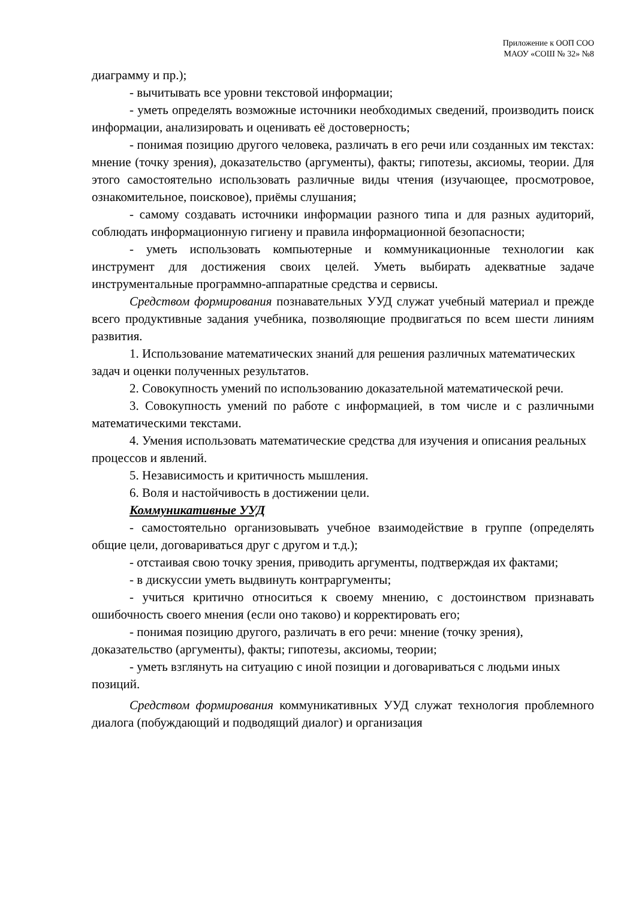Приложение к ООП СОО
МАОУ «СОШ № 32» №8
диаграмму и пр.);
- вычитывать все уровни текстовой информации;
- уметь определять возможные источники необходимых сведений, производить поиск информации, анализировать и оценивать её достоверность;
- понимая позицию другого человека, различать в его речи или созданных им текстах: мнение (точку зрения), доказательство (аргументы), факты; гипотезы, аксиомы, теории. Для этого самостоятельно использовать различные виды чтения (изучающее, просмотровое, ознакомительное, поисковое), приёмы слушания;
- самому создавать источники информации разного типа и для разных аудиторий, соблюдать информационную гигиену и правила информационной безопасности;
- уметь использовать компьютерные и коммуникационные технологии как инструмент для достижения своих целей. Уметь выбирать адекватные задаче инструментальные программно-аппаратные средства и сервисы.
Средством формирования познавательных УУД служат учебный материал и прежде всего продуктивные задания учебника, позволяющие продвигаться по всем шести линиям развития.
1. Использование математических знаний для решения различных математических задач и оценки полученных результатов.
2. Совокупность умений по использованию доказательной математической речи.
3. Совокупность умений по работе с информацией, в том числе и с различными математическими текстами.
4. Умения использовать математические средства для изучения и описания реальных процессов и явлений.
5. Независимость и критичность мышления.
6. Воля и настойчивость в достижении цели.
Коммуникативные УУД
- самостоятельно организовывать учебное взаимодействие в группе (определять общие цели, договариваться друг с другом и т.д.);
- отстаивая свою точку зрения, приводить аргументы, подтверждая их фактами;
- в дискуссии уметь выдвинуть контраргументы;
- учиться критично относиться к своему мнению, с достоинством признавать ошибочность своего мнения (если оно таково) и корректировать его;
- понимая позицию другого, различать в его речи: мнение (точку зрения), доказательство (аргументы), факты; гипотезы, аксиомы, теории;
- уметь взглянуть на ситуацию с иной позиции и договариваться с людьми иных позиций.
Средством формирования коммуникативных УУД служат технология проблемного диалога (побуждающий и подводящий диалог) и организация